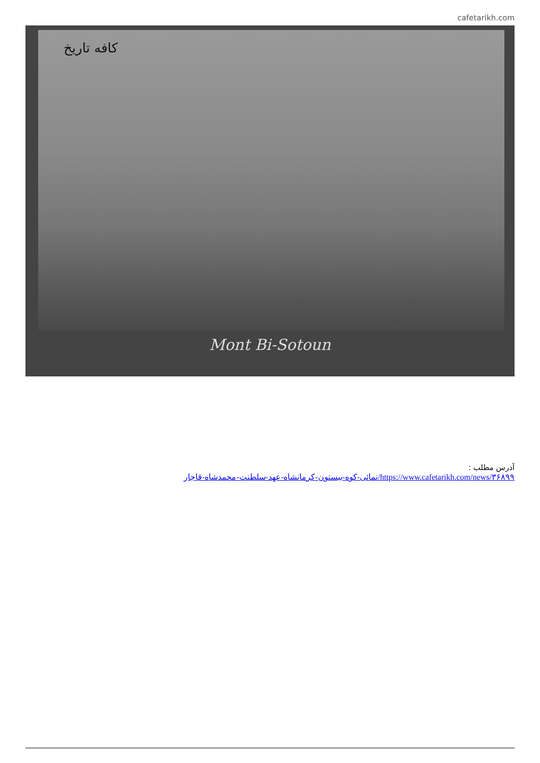cafetarikh.com
کافه تاریخ
Mont Bi-Sotoun
آدرس مطلب :
https://www.cafetarikh.com/news/۳۶۸۹۹/نمائی-کوه-بیستون-کرمانشاه-عهد-سلطنت-محمدشاه-قاجار